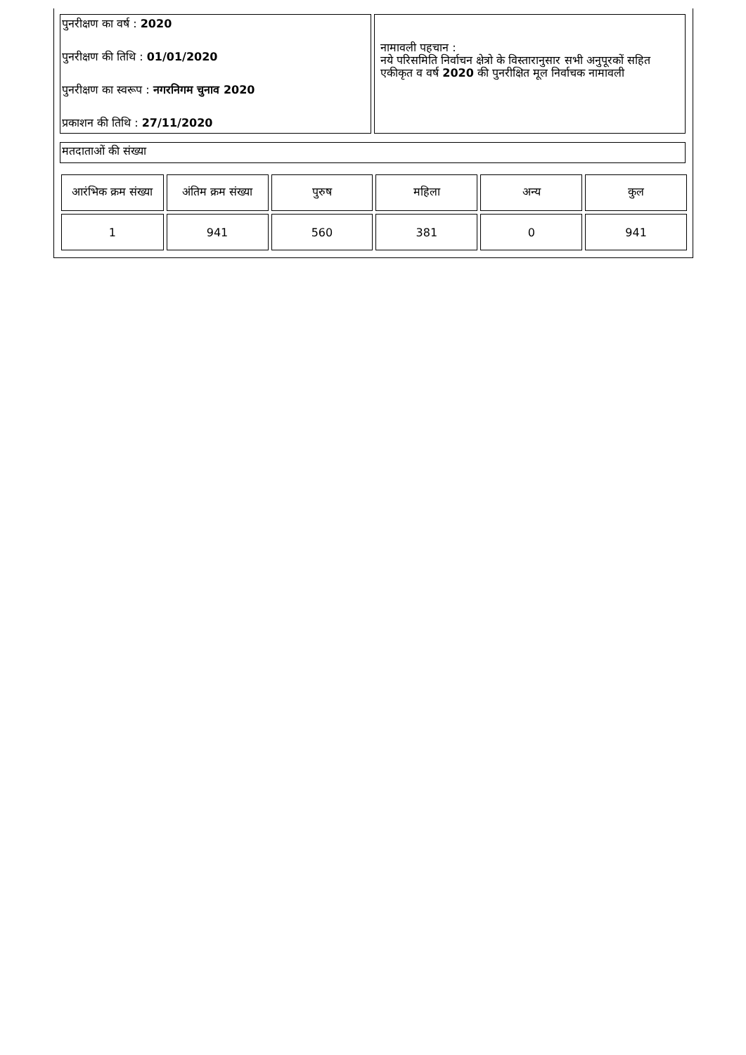पुनरीक्षण का वर्ष : 2020
पुनरीक्षण की तिथि : 01/01/2020
पुनरीक्षण का स्वरूप : नगरनिगम चुनाव 2020
प्रकाशन की तिथि : 27/11/2020
नामावली पहचान :
नये परिसमिति निर्वाचन क्षेत्रो के विस्तारानुसार सभी अनुपूरकों सहित एकीकृत व वर्ष 2020 की पुनरीक्षित मूल निर्वाचक नामावली
मतदाताओं की संख्या
| आरंभिक क्रम संख्या | अंतिम क्रम संख्या | पुरुष | महिला | अन्य | कुल |
| 1 | 941 | 560 | 381 | 0 | 941 |